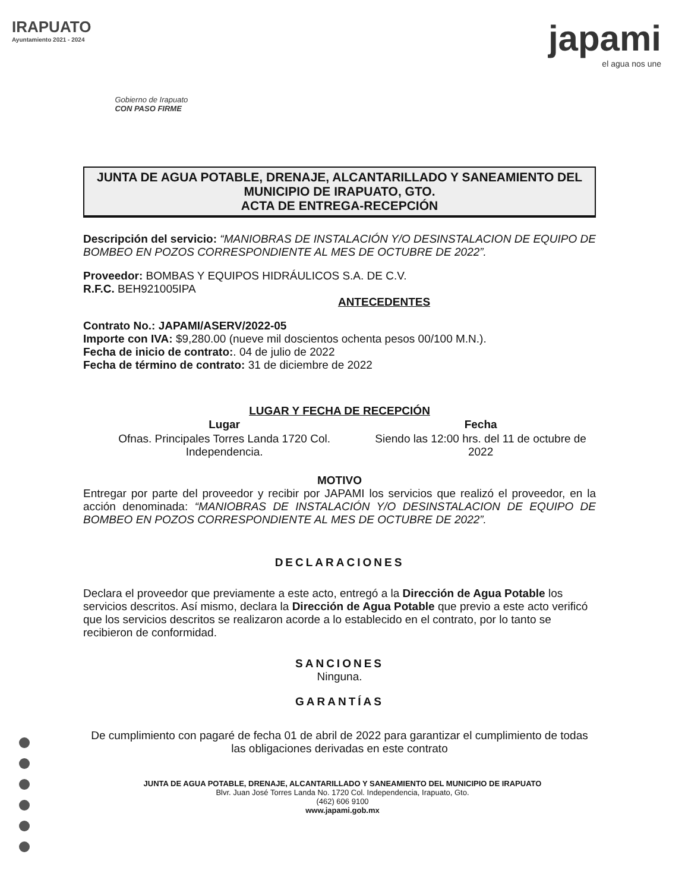IRAPUATO
Ayuntamiento 2021 - 2024
Gobierno de Irapuato
CON PASO FIRME
japami
el agua nos une
JUNTA DE AGUA POTABLE, DRENAJE, ALCANTARILLADO Y SANEAMIENTO DEL MUNICIPIO DE IRAPUATO, GTO.
ACTA DE ENTREGA-RECEPCIÓN
Descripción del servicio: “MANIOBRAS DE INSTALACIÓN Y/O DESINSTALACION DE EQUIPO DE BOMBEO EN POZOS CORRESPONDIENTE AL MES DE OCTUBRE DE 2022”.
Proveedor: BOMBAS Y EQUIPOS HIDRÁULICOS S.A. DE C.V.
R.F.C. BEH921005IPA
ANTECEDENTES
Contrato No.: JAPAMI/ASERV/2022-05
Importe con IVA: $9,280.00 (nueve mil doscientos ochenta pesos 00/100 M.N.).
Fecha de inicio de contrato:. 04 de julio de 2022
Fecha de término de contrato: 31 de diciembre de 2022
LUGAR Y FECHA DE RECEPCIÓN
| Lugar | Fecha |
| --- | --- |
| Ofnas. Principales Torres Landa 1720 Col. Independencia. | Siendo las 12:00 hrs. del 11 de octubre de 2022 |
MOTIVO
Entregar por parte del proveedor y recibir por JAPAMI los servicios que realizó el proveedor, en la acción denominada: “MANIOBRAS DE INSTALACIÓN Y/O DESINSTALACION DE EQUIPO DE BOMBEO EN POZOS CORRESPONDIENTE AL MES DE OCTUBRE DE 2022”.
DECLARACIONES
Declara el proveedor que previamente a este acto, entregó a la Dirección de Agua Potable los servicios descritos. Así mismo, declara la Dirección de Agua Potable que previo a este acto verificó que los servicios descritos se realizaron acorde a lo establecido en el contrato, por lo tanto se recibieron de conformidad.
SANCIONES
Ninguna.
GARANTÍAS
De cumplimiento con pagaré de fecha 01 de abril de 2022 para garantizar el cumplimiento de todas las obligaciones derivadas en este contrato
JUNTA DE AGUA POTABLE, DRENAJE, ALCANTARILLADO Y SANEAMIENTO DEL MUNICIPIO DE IRAPUATO
Blvr. Juan José Torres Landa No. 1720 Col. Independencia, Irapuato, Gto.
(462) 606 9100
www.japami.gob.mx